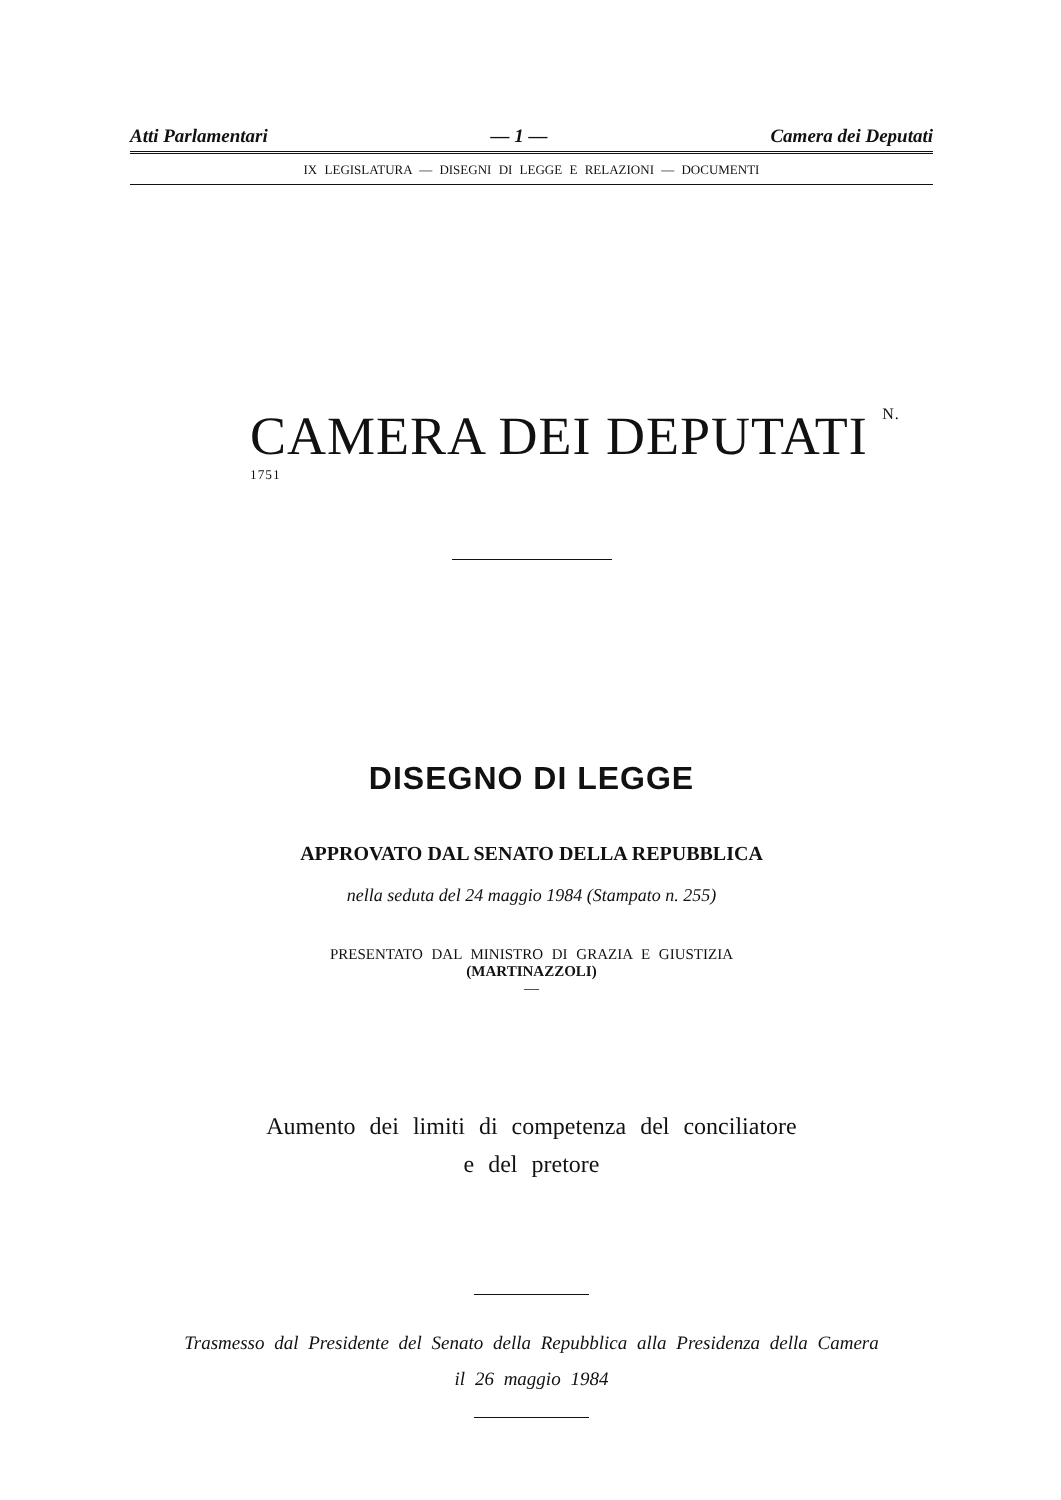Atti Parlamentari — 1 — Camera dei Deputati
IX LEGISLATURA — DISEGNI DI LEGGE E RELAZIONI — DOCUMENTI
CAMERA DEI DEPUTATI N. <sup>1751</sup>
DISEGNO DI LEGGE
APPROVATO DAL SENATO DELLA REPUBBLICA
nella seduta del 24 maggio 1984 (Stampato n. 255)
PRESENTATO DAL MINISTRO DI GRAZIA E GIUSTIZIA
(MARTINAZZOLI)
—
Aumento dei limiti di competenza del conciliatore
e del pretore
Trasmesso dal Presidente del Senato della Repubblica alla Presidenza della Camera
il 26 maggio 1984